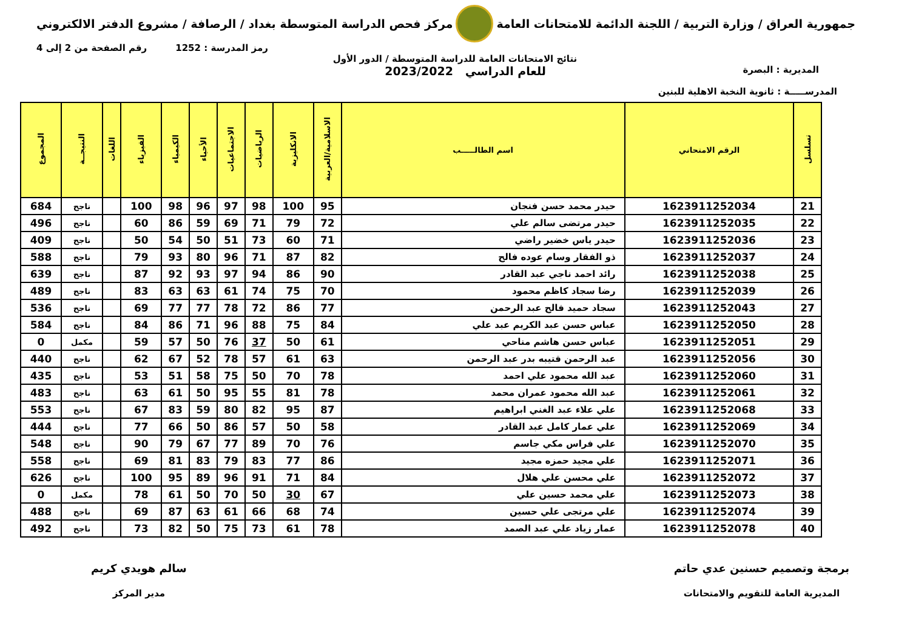جمهورية العراق / وزارة التربية / اللجنة الدائمة للامتحانات العامة
مركز فحص الدراسة المتوسطة بغداد / الرصافة / مشروع الدفتر الالكتروني
رمز المدرسة : 1252 رقم الصفحة من 2 إلى 4
نتائج الامتحانات العامة للدراسة المتوسطة / الدور الأول
المديرية : البصرة
للعام الدراسي 2023/2022
المدرســـــة : ثانوية النخبة الاهلية للبنين
| تسلسل | الرقم الامتحاني | اسم الطالـــــب | الاسلامية/العربية | الانكليزية | الرياضيات | الاجتماعيات | الأحياء | الكيمياء | الفيزياء | اللغات | النتيجــة | المجموع |
| --- | --- | --- | --- | --- | --- | --- | --- | --- | --- | --- | --- | --- |
| 21 | 1623911252034 | حيدر محمد حسن فنجان | 95 | 100 | 98 | 97 | 96 | 98 | 100 | | ناجح | 684 |
| 22 | 1623911252035 | حيدر مرتضى سالم علي | 72 | 79 | 71 | 69 | 59 | 86 | 60 | | ناجح | 496 |
| 23 | 1623911252036 | حيدر ياس خضير راضي | 71 | 60 | 73 | 51 | 50 | 54 | 50 | | ناجح | 409 |
| 24 | 1623911252037 | ذو الفقار وسام عوده فالح | 82 | 87 | 71 | 96 | 80 | 93 | 79 | | ناجح | 588 |
| 25 | 1623911252038 | رائد احمد ناجي عبد القادر | 90 | 86 | 94 | 97 | 93 | 92 | 87 | | ناجح | 639 |
| 26 | 1623911252039 | رضا سجاد كاظم محمود | 70 | 75 | 74 | 61 | 63 | 63 | 83 | | ناجح | 489 |
| 27 | 1623911252043 | سجاد حميد فالح عبد الرحمن | 77 | 86 | 72 | 78 | 77 | 77 | 69 | | ناجح | 536 |
| 28 | 1623911252050 | عباس حسن عبد الكريم عبد علي | 84 | 75 | 88 | 96 | 71 | 86 | 84 | | ناجح | 584 |
| 29 | 1623911252051 | عباس حسن هاشم مناحي | 61 | 50 | 37 | 76 | 50 | 57 | 59 | | مكمل | 0 |
| 30 | 1623911252056 | عبد الرحمن قتيبه بدر عبد الرحمن | 63 | 61 | 57 | 78 | 52 | 67 | 62 | | ناجح | 440 |
| 31 | 1623911252060 | عبد الله محمود علي احمد | 78 | 70 | 50 | 75 | 58 | 51 | 53 | | ناجح | 435 |
| 32 | 1623911252061 | عبد الله محمود عمران محمد | 78 | 81 | 55 | 95 | 50 | 61 | 63 | | ناجح | 483 |
| 33 | 1623911252068 | علي علاء عبد الغني ابراهيم | 87 | 95 | 82 | 80 | 59 | 83 | 67 | | ناجح | 553 |
| 34 | 1623911252069 | علي عمار كامل عبد القادر | 58 | 50 | 57 | 86 | 50 | 66 | 77 | | ناجح | 444 |
| 35 | 1623911252070 | علي فراس مكي جاسم | 76 | 70 | 89 | 77 | 67 | 79 | 90 | | ناجح | 548 |
| 36 | 1623911252071 | علي مجيد حمزه مجيد | 86 | 77 | 83 | 79 | 83 | 81 | 69 | | ناجح | 558 |
| 37 | 1623911252072 | علي محسن علي هلال | 84 | 71 | 91 | 96 | 89 | 95 | 100 | | ناجح | 626 |
| 38 | 1623911252073 | علي محمد حسين علي | 67 | 30 | 50 | 70 | 50 | 61 | 78 | | مكمل | 0 |
| 39 | 1623911252074 | علي مرتجى علي حسين | 74 | 68 | 66 | 61 | 63 | 87 | 69 | | ناجح | 488 |
| 40 | 1623911252078 | عمار زياد علي عبد الصمد | 78 | 61 | 73 | 75 | 50 | 82 | 73 | | ناجح | 492 |
برمجة وتصميم حسنين عدي حاتم
المديرية العامة للتقويم والامتحانات
سالم هويدي كريم
مدير المركز